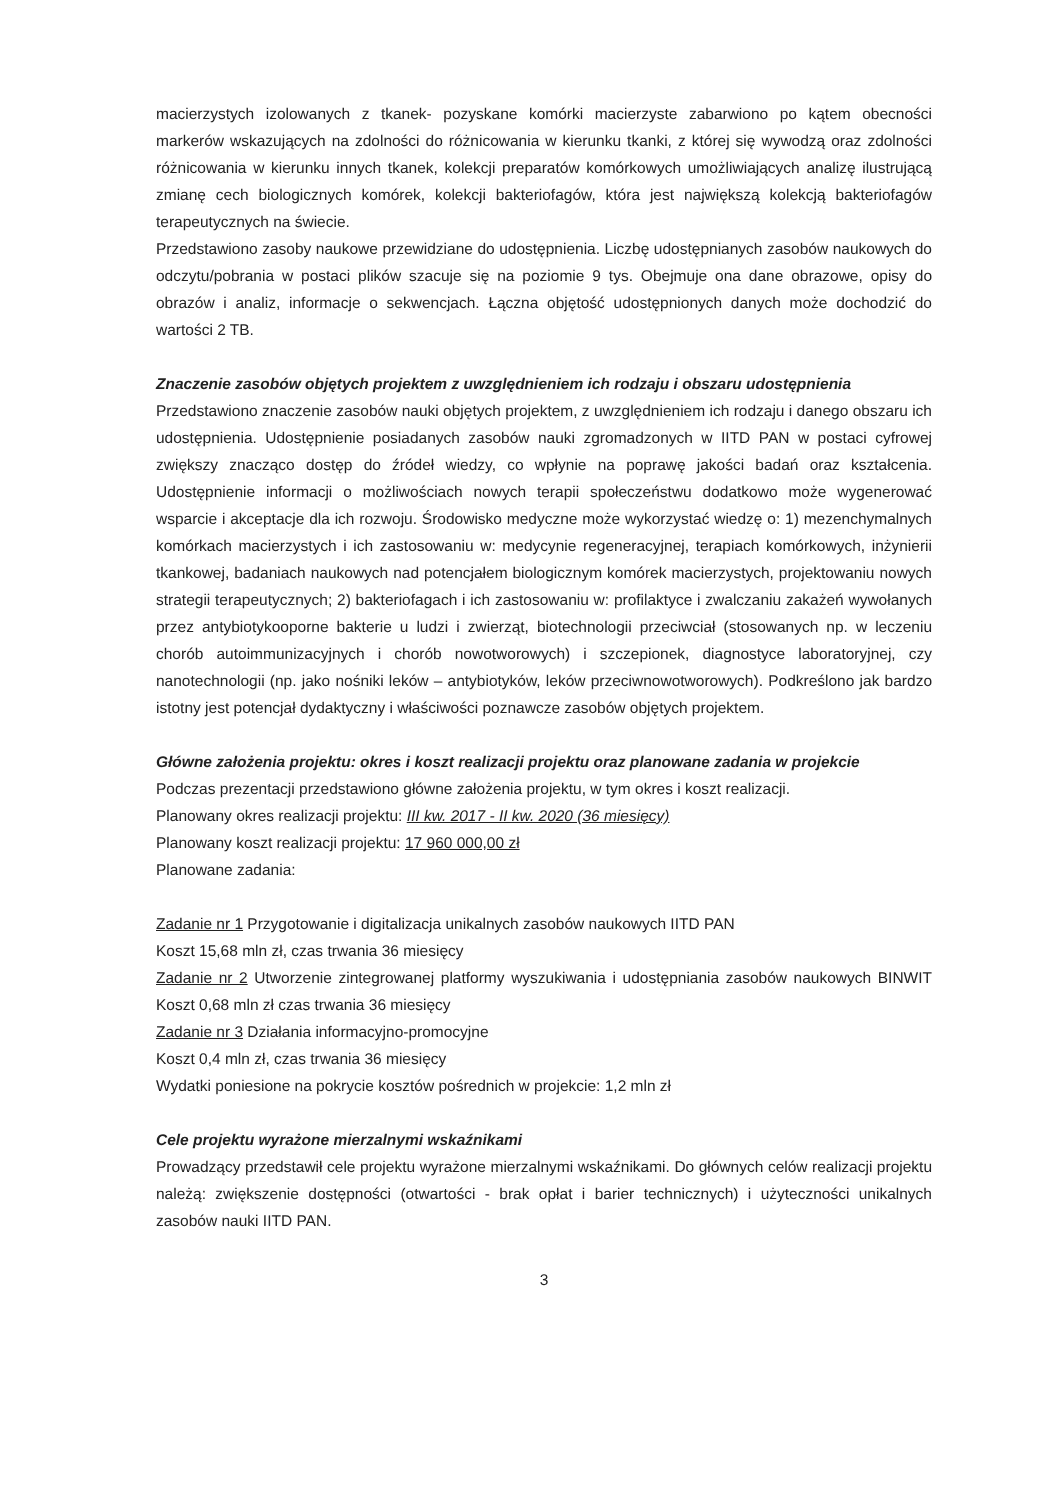macierzystych izolowanych z tkanek- pozyskane komórki macierzyste zabarwiono po kątem obecności markerów wskazujących na zdolności do różnicowania w kierunku tkanki, z której się wywodzą oraz zdolności różnicowania w kierunku innych tkanek, kolekcji preparatów komórkowych umożliwiających analizę ilustrującą zmianę cech biologicznych komórek, kolekcji bakteriofagów, która jest największą kolekcją bakteriofagów terapeutycznych na świecie.
Przedstawiono zasoby naukowe przewidziane do udostępnienia. Liczbę udostępnianych zasobów naukowych do odczytu/pobrania w postaci plików szacuje się na poziomie 9 tys. Obejmuje ona dane obrazowe, opisy do obrazów i analiz, informacje o sekwencjach. Łączna objętość udostępnionych danych może dochodzić do wartości 2 TB.
Znaczenie zasobów objętych projektem z uwzględnieniem ich rodzaju i obszaru udostępnienia
Przedstawiono znaczenie zasobów nauki objętych projektem, z uwzględnieniem ich rodzaju i danego obszaru ich udostępnienia. Udostępnienie posiadanych zasobów nauki zgromadzonych w IITD PAN w postaci cyfrowej zwiększy znacząco dostęp do źródeł wiedzy, co wpłynie na poprawę jakości badań oraz kształcenia. Udostępnienie informacji o możliwościach nowych terapii społeczeństwu dodatkowo może wygenerować wsparcie i akceptacje dla ich rozwoju. Środowisko medyczne może wykorzystać wiedzę o: 1) mezenchymalnych komórkach macierzystych i ich zastosowaniu w: medycynie regeneracyjnej, terapiach komórkowych, inżynierii tkankowej, badaniach naukowych nad potencjałem biologicznym komórek macierzystych, projektowaniu nowych strategii terapeutycznych; 2) bakteriofagach i ich zastosowaniu w: profilaktyce i zwalczaniu zakażeń wywołanych przez antybiotykooporne bakterie u ludzi i zwierząt, biotechnologii przeciwciał (stosowanych np. w leczeniu chorób autoimmunizacyjnych i chorób nowotworowych) i szczepionek, diagnostyce laboratoryjnej, czy nanotechnologii (np. jako nośniki leków – antybiotyków, leków przeciwnowotworowych). Podkreślono jak bardzo istotny jest potencjał dydaktyczny i właściwości poznawcze zasobów objętych projektem.
Główne założenia projektu: okres i koszt realizacji projektu oraz planowane zadania w projekcie
Podczas prezentacji przedstawiono główne założenia projektu, w tym okres i koszt realizacji.
Planowany okres realizacji projektu: III kw. 2017 - II kw. 2020 (36 miesięcy)
Planowany koszt realizacji projektu: 17 960 000,00 zł
Planowane zadania:
Zadanie nr 1 Przygotowanie i digitalizacja unikalnych zasobów naukowych IITD PAN
Koszt 15,68 mln zł, czas trwania 36 miesięcy
Zadanie nr 2 Utworzenie zintegrowanej platformy wyszukiwania i udostępniania zasobów naukowych BINWIT Koszt 0,68 mln zł czas trwania 36 miesięcy
Zadanie nr 3 Działania informacyjno-promocyjne
Koszt 0,4 mln zł, czas trwania 36 miesięcy
Wydatki poniesione na pokrycie kosztów pośrednich w projekcie: 1,2 mln zł
Cele projektu wyrażone mierzalnymi wskaźnikami
Prowadzący przedstawił cele projektu wyrażone mierzalnymi wskaźnikami. Do głównych celów realizacji projektu należą: zwiększenie dostępności (otwartości - brak opłat i barier technicznych) i użyteczności unikalnych zasobów nauki IITD PAN.
3